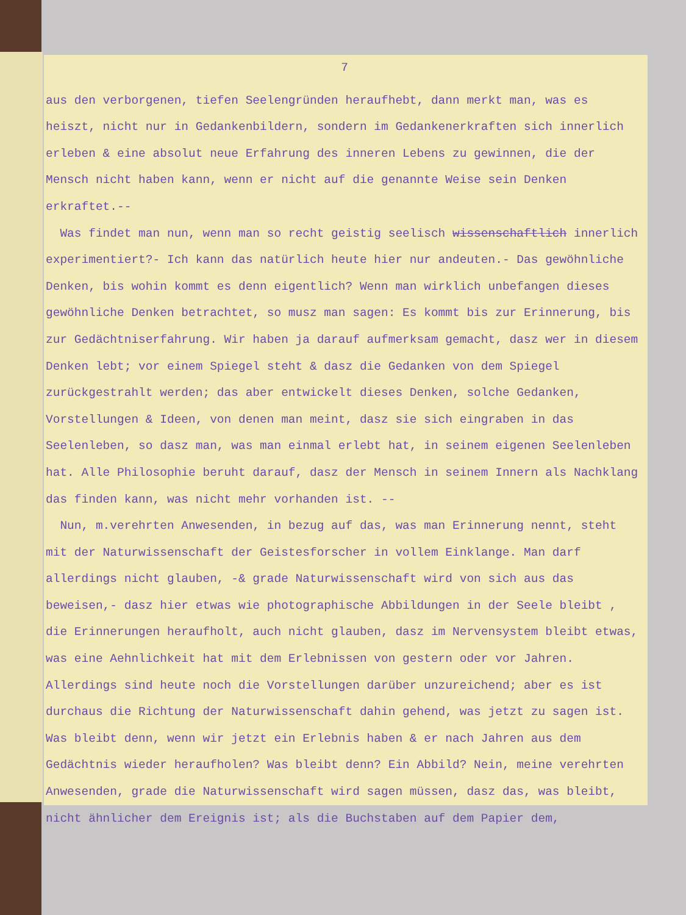7
aus den verborgenen, tiefen Seelengründen heraufhebt, dann merkt man, was es heiszt, nicht nur in Gedankenbildern, sondern im Gedankenerkraften sich innerlich erleben & eine absolut neue Erfahrung des inneren Lebens zu gewinnen, die der Mensch nicht haben kann, wenn er nicht auf die genannte Weise sein Denken erkraftet.--
Was findet man nun, wenn man so recht geistig seelisch wissenschaftlich innerlich experimentiert?- Ich kann das natürlich heute hier nur andeuten.- Das gewöhnliche Denken, bis wohin kommt es denn eigentlich? Wenn man wirklich unbefangen dieses gewöhnliche Denken betrachtet, so musz man sagen: Es kommt bis zur Erinnerung, bis zur Gedächtniserfahrung. Wir haben ja darauf aufmerksam gemacht, dasz wer in diesem Denken lebt; vor einem Spiegel steht & dasz die Gedanken von dem Spiegel zurückgestrahlt werden; das aber entwickelt dieses Denken, solche Gedanken, Vorstellungen & Ideen, von denen man meint, dasz sie sich eingraben in das Seelenleben, so dasz man, was man einmal erlebt hat, in seinem eigenen Seelenleben hat. Alle Philosophie beruht darauf, dasz der Mensch in seinem Innern als Nachklang das finden kann, was nicht mehr vorhanden ist. --
Nun, m.verehrten Anwesenden, in bezug auf das, was man Erinnerung nennt, steht mit der Naturwissenschaft der Geistesforscher in vollem Einklange. Man darf allerdings nicht glauben, -& grade Naturwissenschaft wird von sich aus das beweisen,- dasz hier etwas wie photographische Abbildungen in der Seele bleibt , die Erinnerungen heraufholt, auch nicht glauben, dasz im Nervensystem bleibt etwas, was eine Aehnlichkeit hat mit dem Erlebnissen von gestern oder vor Jahren. Allerdings sind heute noch die Vorstellungen darüber unzureichend; aber es ist durchaus die Richtung der Naturwissenschaft dahin gehend, was jetzt zu sagen ist. Was bleibt denn, wenn wir jetzt ein Erlebnis haben & er nach Jahren aus dem Gedächtnis wieder heraufholen? Was bleibt denn? Ein Abbild? Nein, meine verehrten Anwesenden, grade die Naturwissenschaft wird sagen müssen, dasz das, was bleibt, nicht ähnlicher dem Ereignis ist; als die Buchstaben auf dem Papier dem,